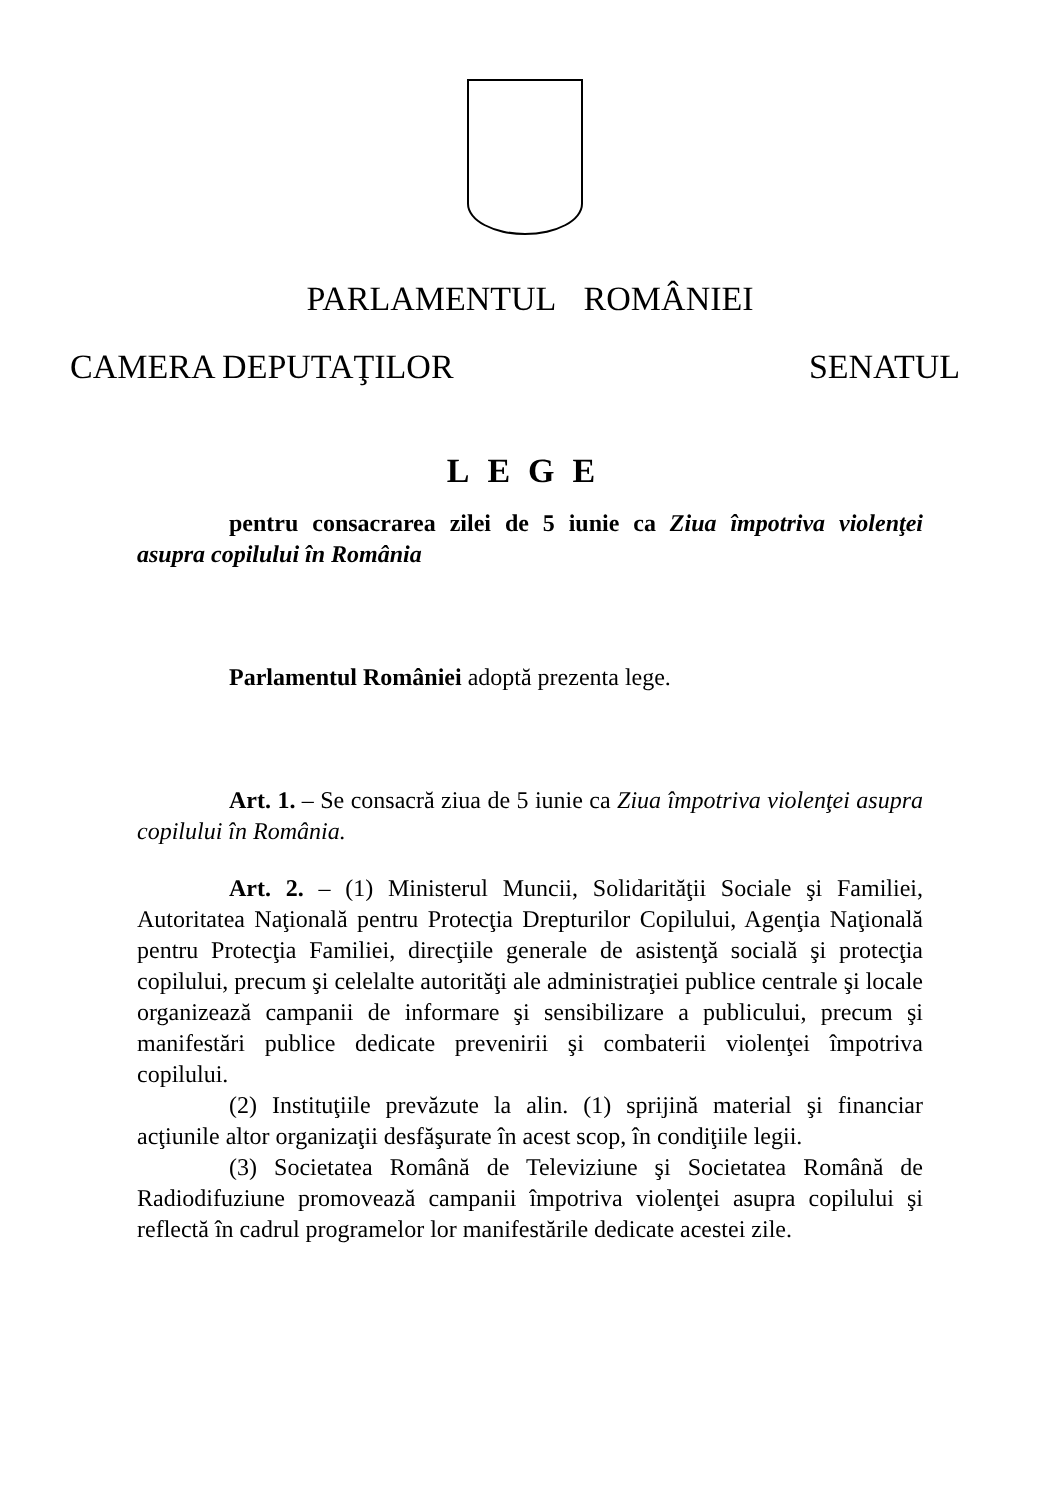PARLAMENTUL ROMÂNIEI
CAMERA DEPUTAŢILOR SENATUL
LEGE
pentru consacrarea zilei de 5 iunie ca Ziua împotriva violenţei asupra copilului în România
Parlamentul României adoptă prezenta lege.
Art. 1. – Se consacră ziua de 5 iunie ca Ziua împotriva violenţei asupra copilului în România.
Art. 2. – (1) Ministerul Muncii, Solidarităţii Sociale şi Familiei, Autoritatea Naţională pentru Protecţia Drepturilor Copilului, Agenţia Naţională pentru Protecţia Familiei, direcţiile generale de asistenţă socială şi protecţia copilului, precum şi celelalte autorităţi ale administraţiei publice centrale şi locale organizează campanii de informare şi sensibilizare a publicului, precum şi manifestări publice dedicate prevenirii şi combaterii violenţei împotriva copilului.
(2) Instituţiile prevăzute la alin. (1) sprijină material şi financiar acţiunile altor organizaţii desfăşurate în acest scop, în condiţiile legii.
(3) Societatea Română de Televiziune şi Societatea Română de Radiodifuziune promovează campanii împotriva violenţei asupra copilului şi reflectă în cadrul programelor lor manifestările dedicate acestei zile.